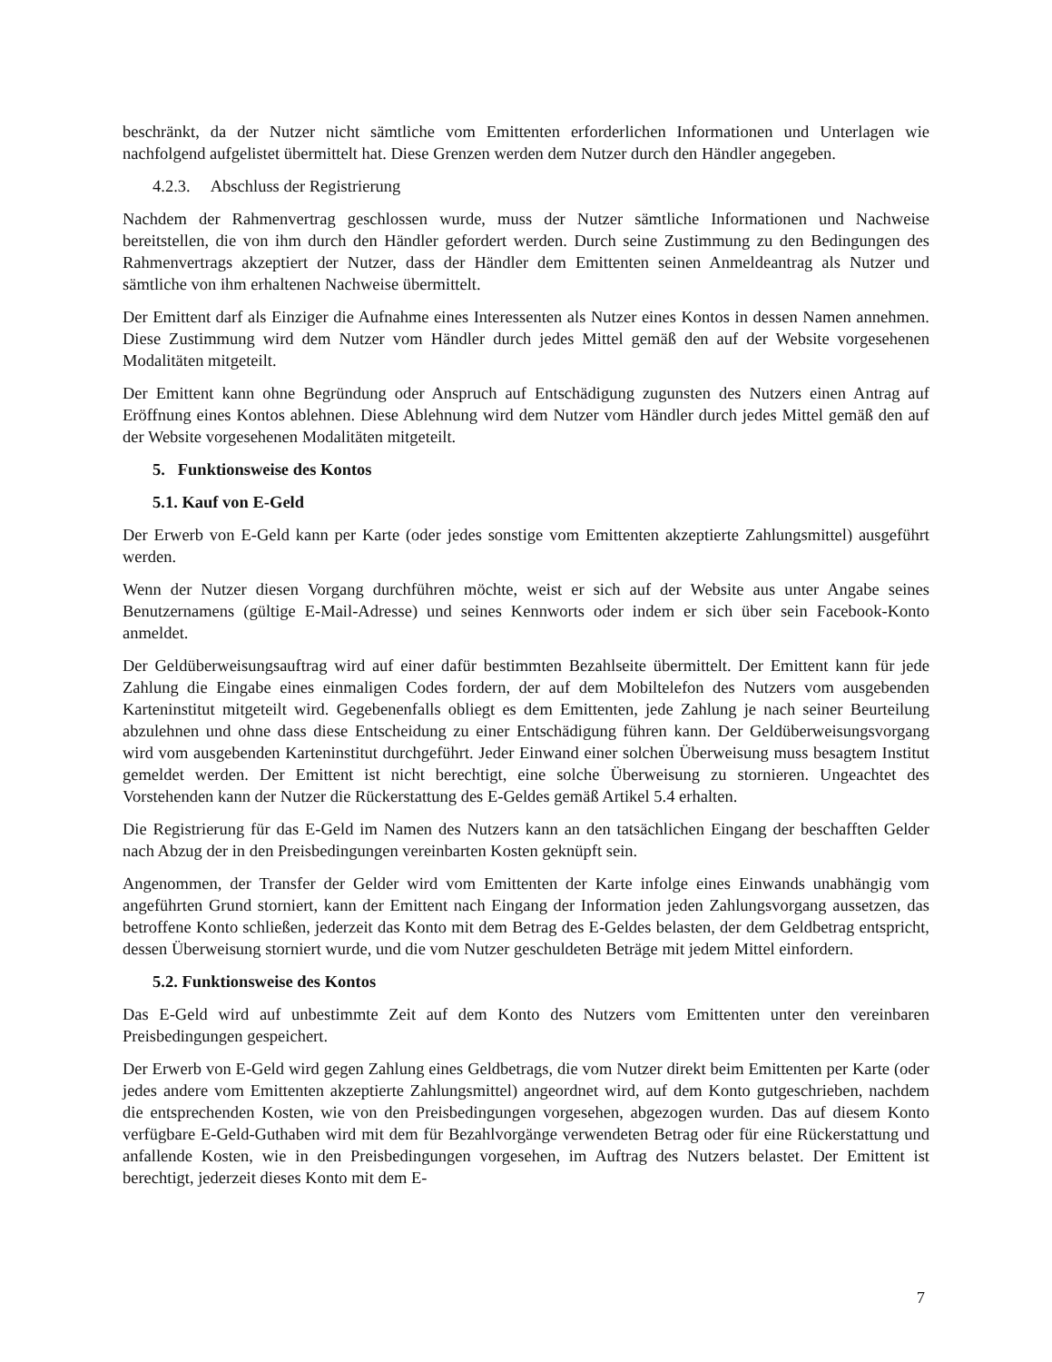beschränkt, da der Nutzer nicht sämtliche vom Emittenten erforderlichen Informationen und Unterlagen wie nachfolgend aufgelistet übermittelt hat. Diese Grenzen werden dem Nutzer durch den Händler angegeben.
4.2.3. Abschluss der Registrierung
Nachdem der Rahmenvertrag geschlossen wurde, muss der Nutzer sämtliche Informationen und Nachweise bereitstellen, die von ihm durch den Händler gefordert werden. Durch seine Zustimmung zu den Bedingungen des Rahmenvertrags akzeptiert der Nutzer, dass der Händler dem Emittenten seinen Anmeldeantrag als Nutzer und sämtliche von ihm erhaltenen Nachweise übermittelt.
Der Emittent darf als Einziger die Aufnahme eines Interessenten als Nutzer eines Kontos in dessen Namen annehmen. Diese Zustimmung wird dem Nutzer vom Händler durch jedes Mittel gemäß den auf der Website vorgesehenen Modalitäten mitgeteilt.
Der Emittent kann ohne Begründung oder Anspruch auf Entschädigung zugunsten des Nutzers einen Antrag auf Eröffnung eines Kontos ablehnen. Diese Ablehnung wird dem Nutzer vom Händler durch jedes Mittel gemäß den auf der Website vorgesehenen Modalitäten mitgeteilt.
5. Funktionsweise des Kontos
5.1. Kauf von E-Geld
Der Erwerb von E-Geld kann per Karte (oder jedes sonstige vom Emittenten akzeptierte Zahlungsmittel) ausgeführt werden.
Wenn der Nutzer diesen Vorgang durchführen möchte, weist er sich auf der Website aus unter Angabe seines Benutzernamens (gültige E-Mail-Adresse) und seines Kennworts oder indem er sich über sein Facebook-Konto anmeldet.
Der Geldüberweisungsauftrag wird auf einer dafür bestimmten Bezahlseite übermittelt. Der Emittent kann für jede Zahlung die Eingabe eines einmaligen Codes fordern, der auf dem Mobiltelefon des Nutzers vom ausgebenden Karteninstitut mitgeteilt wird. Gegebenenfalls obliegt es dem Emittenten, jede Zahlung je nach seiner Beurteilung abzulehnen und ohne dass diese Entscheidung zu einer Entschädigung führen kann. Der Geldüberweisungsvorgang wird vom ausgebenden Karteninstitut durchgeführt. Jeder Einwand einer solchen Überweisung muss besagtem Institut gemeldet werden. Der Emittent ist nicht berechtigt, eine solche Überweisung zu stornieren. Ungeachtet des Vorstehenden kann der Nutzer die Rückerstattung des E-Geldes gemäß Artikel 5.4 erhalten.
Die Registrierung für das E-Geld im Namen des Nutzers kann an den tatsächlichen Eingang der beschafften Gelder nach Abzug der in den Preisbedingungen vereinbarten Kosten geknüpft sein.
Angenommen, der Transfer der Gelder wird vom Emittenten der Karte infolge eines Einwands unabhängig vom angeführten Grund storniert, kann der Emittent nach Eingang der Information jeden Zahlungsvorgang aussetzen, das betroffene Konto schließen, jederzeit das Konto mit dem Betrag des E-Geldes belasten, der dem Geldbetrag entspricht, dessen Überweisung storniert wurde, und die vom Nutzer geschuldeten Beträge mit jedem Mittel einfordern.
5.2. Funktionsweise des Kontos
Das E-Geld wird auf unbestimmte Zeit auf dem Konto des Nutzers vom Emittenten unter den vereinbaren Preisbedingungen gespeichert.
Der Erwerb von E-Geld wird gegen Zahlung eines Geldbetrags, die vom Nutzer direkt beim Emittenten per Karte (oder jedes andere vom Emittenten akzeptierte Zahlungsmittel) angeordnet wird, auf dem Konto gutgeschrieben, nachdem die entsprechenden Kosten, wie von den Preisbedingungen vorgesehen, abgezogen wurden. Das auf diesem Konto verfügbare E-Geld-Guthaben wird mit dem für Bezahlvorgänge verwendeten Betrag oder für eine Rückerstattung und anfallende Kosten, wie in den Preisbedingungen vorgesehen, im Auftrag des Nutzers belastet. Der Emittent ist berechtigt, jederzeit dieses Konto mit dem E-
7